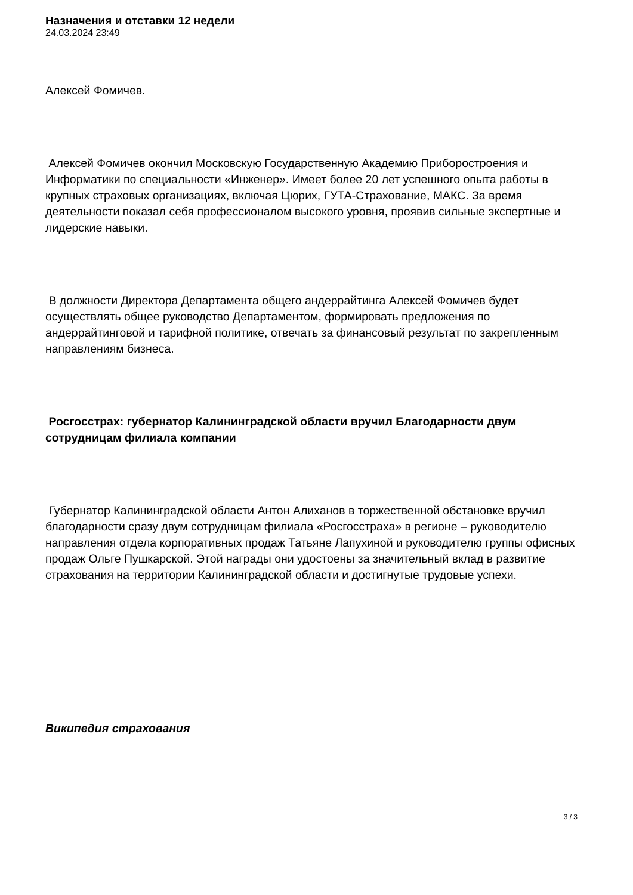Назначения и отставки 12 недели
24.03.2024 23:49
Алексей Фомичев.
Алексей Фомичев окончил Московскую Государственную Академию Приборостроения и Информатики по специальности «Инженер». Имеет более 20 лет успешного опыта работы в крупных страховых организациях, включая Цюрих, ГУТА-Страхование, МАКС. За время деятельности показал себя профессионалом высокого уровня, проявив сильные экспертные и лидерские навыки.
В должности Директора Департамента общего андеррайтинга Алексей Фомичев будет осуществлять общее руководство Департаментом, формировать предложения по андеррайтинговой и тарифной политике, отвечать за финансовый результат по закрепленным направлениям бизнеса.
Росгосстрах: губернатор Калининградской области вручил Благодарности двум сотрудницам филиала компании
Губернатор Калининградской области Антон Алиханов в торжественной обстановке вручил благодарности сразу двум сотрудницам филиала «Росгосстраха» в регионе – руководителю направления отдела корпоративных продаж Татьяне Лапухиной и руководителю группы офисных продаж Ольге Пушкарской. Этой награды они удостоены за значительный вклад в развитие страхования на территории Калининградской области и достигнутые трудовые успехи.
Википедия страхования
3 / 3